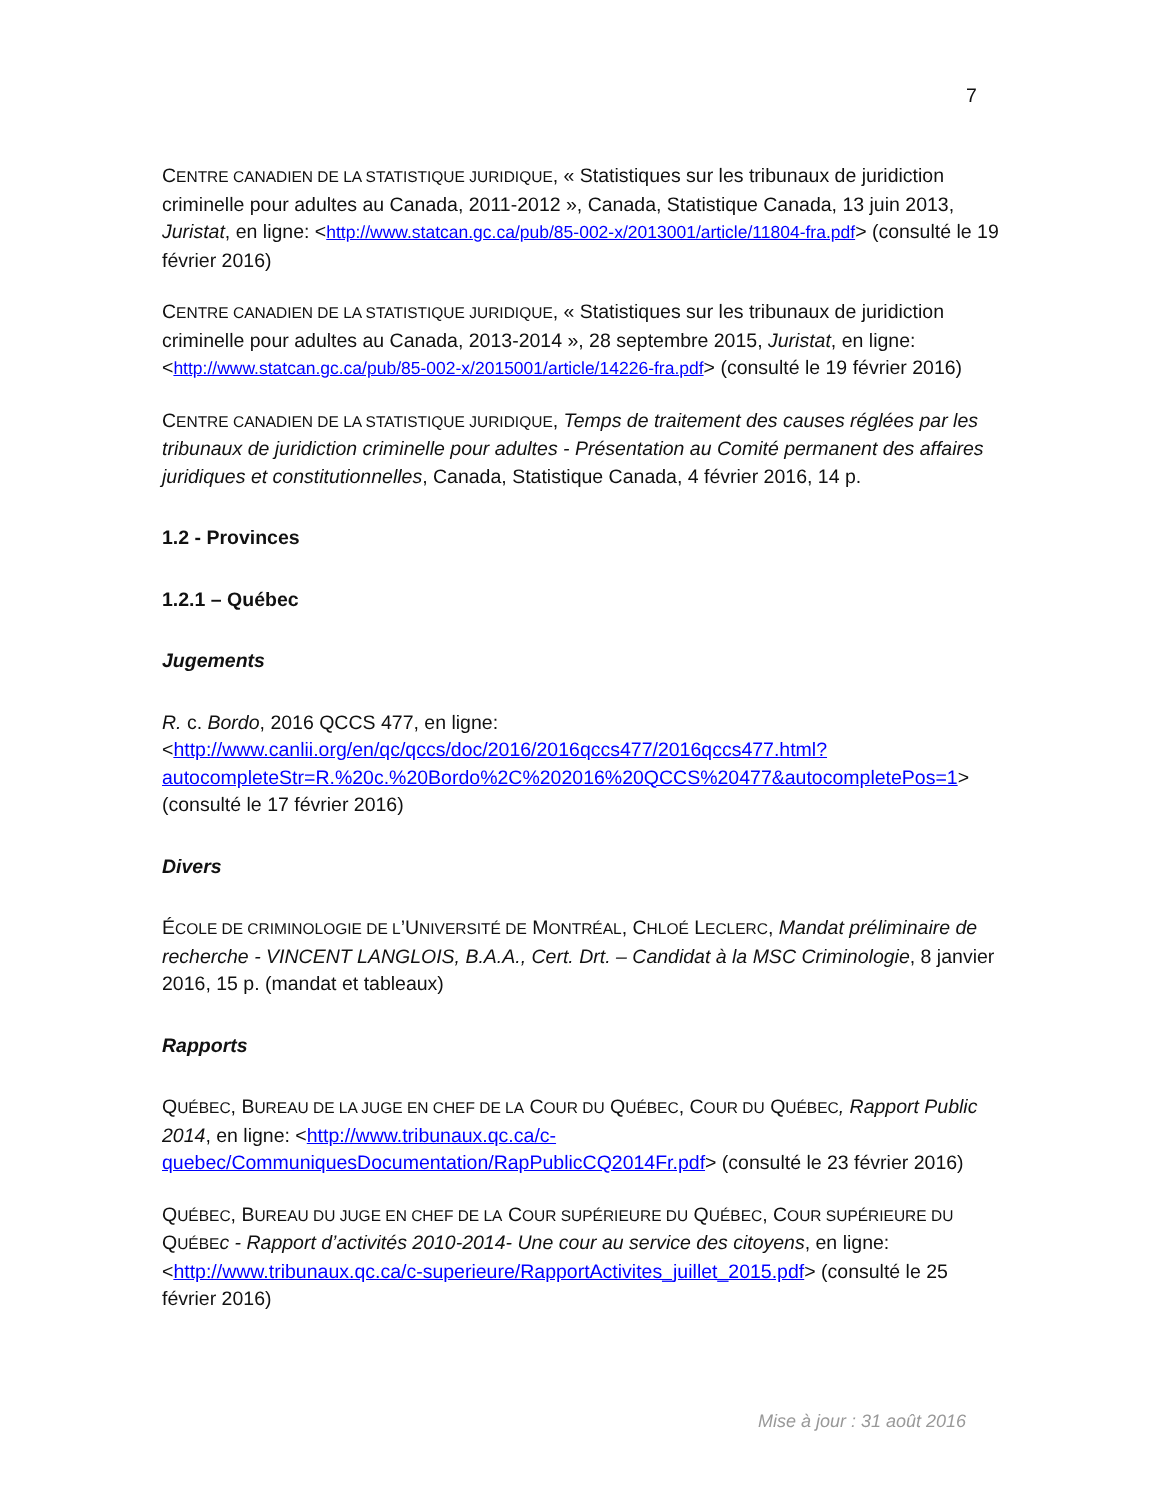7
CENTRE CANADIEN DE LA STATISTIQUE JURIDIQUE, « Statistiques sur les tribunaux de juridiction criminelle pour adultes au Canada, 2011-2012 », Canada, Statistique Canada, 13 juin 2013, Juristat, en ligne: <http://www.statcan.gc.ca/pub/85-002-x/2013001/article/11804-fra.pdf> (consulté le 19 février 2016)
CENTRE CANADIEN DE LA STATISTIQUE JURIDIQUE, « Statistiques sur les tribunaux de juridiction criminelle pour adultes au Canada, 2013-2014 », 28 septembre 2015, Juristat, en ligne: <http://www.statcan.gc.ca/pub/85-002-x/2015001/article/14226-fra.pdf> (consulté le 19 février 2016)
CENTRE CANADIEN DE LA STATISTIQUE JURIDIQUE, Temps de traitement des causes réglées par les tribunaux de juridiction criminelle pour adultes - Présentation au Comité permanent des affaires juridiques et constitutionnelles, Canada, Statistique Canada, 4 février 2016, 14 p.
1.2 - Provinces
1.2.1 – Québec
Jugements
R. c. Bordo, 2016 QCCS 477, en ligne: <http://www.canlii.org/en/qc/qccs/doc/2016/2016qccs477/2016qccs477.html?autocompleteStr=R.%20c.%20Bordo%2C%202016%20QCCS%20477&autocompletePos=1> (consulté le 17 février 2016)
Divers
ÉCOLE DE CRIMINOLOGIE DE L’UNIVERSITÉ DE MONTRÉAL, CHLOÉ LECLERC, Mandat préliminaire de recherche - VINCENT LANGLOIS, B.A.A., Cert. Drt. – Candidat à la MSC Criminologie, 8 janvier 2016, 15 p. (mandat et tableaux)
Rapports
QUÉBEC, BUREAU DE LA JUGE EN CHEF DE LA COUR DU QUÉBEC, COUR DU QUÉBEC, Rapport Public 2014, en ligne: <http://www.tribunaux.qc.ca/c-quebec/CommuniquesDocumentation/RapPublicCQ2014Fr.pdf> (consulté le 23 février 2016)
QUÉBEC, BUREAU DU JUGE EN CHEF DE LA COUR SUPÉRIEURE DU QUÉBEC, COUR SUPÉRIEURE DU QUÉBE c - Rapport d’activités 2010-2014- Une cour au service des citoyens, en ligne: <http://www.tribunaux.qc.ca/c-superieure/RapportActivites_juillet_2015.pdf> (consulté le 25 février 2016)
Mise à jour : 31 août 2016